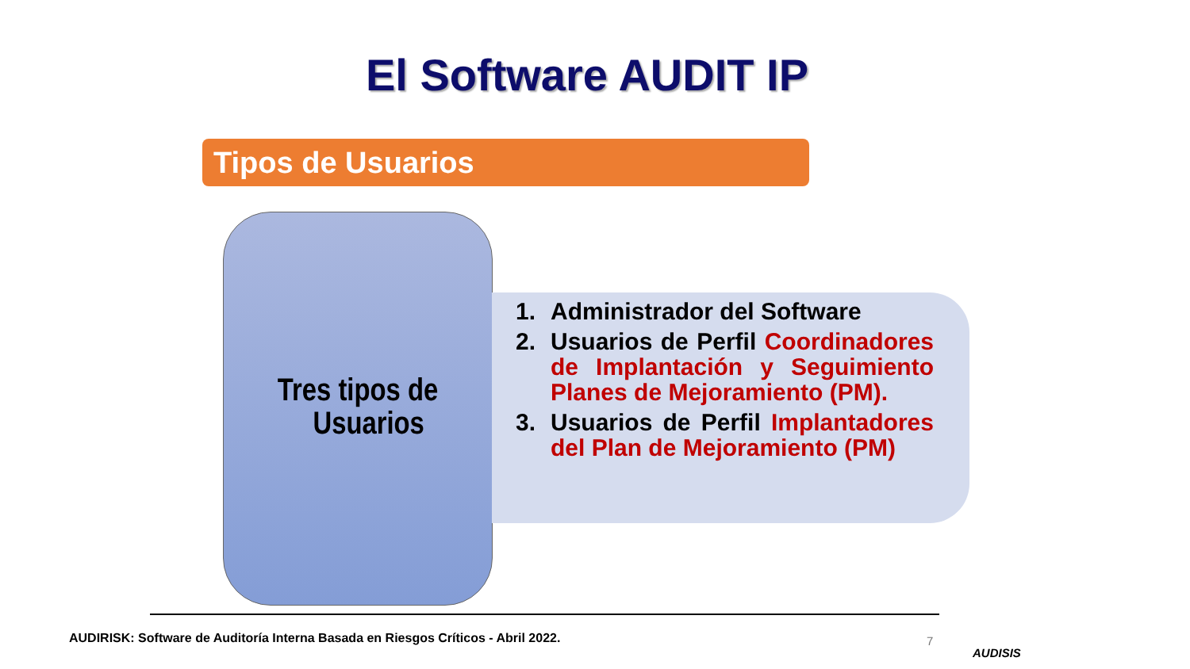El Software AUDIT IP
Tipos de Usuarios
Tres tipos de
Usuarios
1. Administrador del Software
2. Usuarios de Perfil Coordinadores de Implantación y Seguimiento Planes de Mejoramiento (PM).
3. Usuarios de Perfil Implantadores del Plan de Mejoramiento (PM)
AUDIRISK: Software de Auditoría Interna Basada en Riesgos Críticos - Abril 2022.
7
AUDISIS